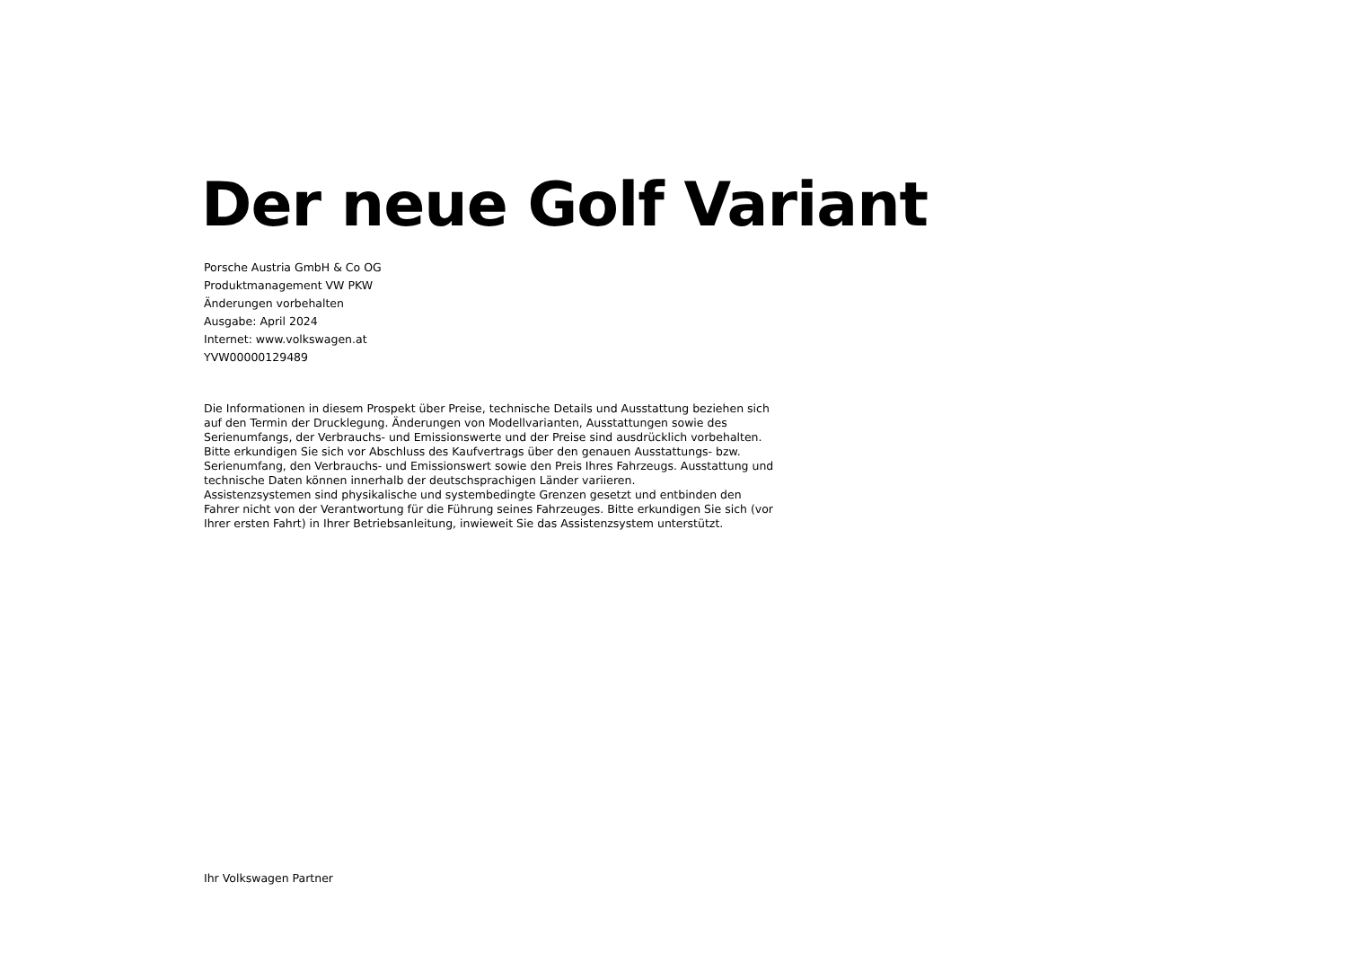Der neue Golf Variant
Porsche Austria GmbH & Co OG
Produktmanagement VW PKW
Änderungen vorbehalten
Ausgabe: April 2024
Internet: www.volkswagen.at
YVW00000129489
Die Informationen in diesem Prospekt über Preise, technische Details und Ausstattung beziehen sich auf den Termin der Drucklegung. Änderungen von Modellvarianten, Ausstattungen sowie des Serienumfangs, der Verbrauchs- und Emissionswerte und der Preise sind ausdrücklich vorbehalten. Bitte erkundigen Sie sich vor Abschluss des Kaufvertrags über den genauen Ausstattungs- bzw. Serienumfang, den Verbrauchs- und Emissionswert sowie den Preis Ihres Fahrzeugs. Ausstattung und technische Daten können innerhalb der deutschsprachigen Länder variieren.
Assistenzsystemen sind physikalische und systembedingte Grenzen gesetzt und entbinden den Fahrer nicht von der Verantwortung für die Führung seines Fahrzeuges. Bitte erkundigen Sie sich (vor Ihrer ersten Fahrt) in Ihrer Betriebsanleitung, inwieweit Sie das Assistenzsystem unterstützt.
Ihr Volkswagen Partner